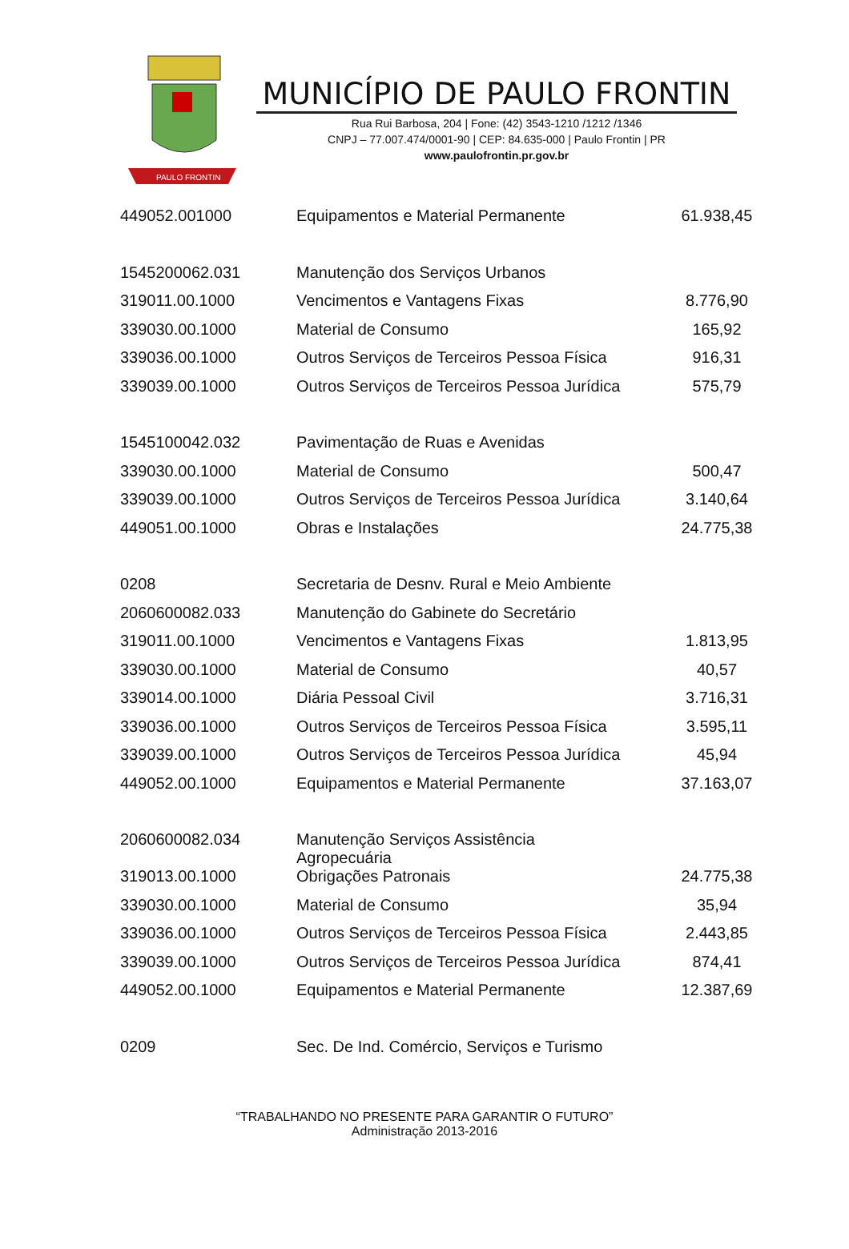PAULO FRONTIN
MUNICÍPIO DE PAULO FRONTIN
Rua Rui Barbosa, 204 | Fone: (42) 3543-1210 /1212 /1346
CNPJ – 77.007.474/0001-90 | CEP: 84.635-000 | Paulo Frontin | PR
www.paulofrontin.pr.gov.br
| 449052.001000 | Equipamentos e Material Permanente | 61.938,45 |
| 1545200062.031 | Manutenção dos Serviços Urbanos | |
| 319011.00.1000 | Vencimentos e Vantagens Fixas | 8.776,90 |
| 339030.00.1000 | Material de Consumo | 165,92 |
| 339036.00.1000 | Outros Serviços de Terceiros Pessoa Física | 916,31 |
| 339039.00.1000 | Outros Serviços de Terceiros Pessoa Jurídica | 575,79 |
| 1545100042.032 | Pavimentação de Ruas e Avenidas | |
| 339030.00.1000 | Material de Consumo | 500,47 |
| 339039.00.1000 | Outros Serviços de Terceiros Pessoa Jurídica | 3.140,64 |
| 449051.00.1000 | Obras e Instalações | 24.775,38 |
| 0208 | Secretaria de Desnv. Rural e Meio Ambiente | |
| 2060600082.033 | Manutenção do Gabinete do Secretário | |
| 319011.00.1000 | Vencimentos e Vantagens Fixas | 1.813,95 |
| 339030.00.1000 | Material de Consumo | 40,57 |
| 339014.00.1000 | Diária Pessoal Civil | 3.716,31 |
| 339036.00.1000 | Outros Serviços de Terceiros Pessoa Física | 3.595,11 |
| 339039.00.1000 | Outros Serviços de Terceiros Pessoa Jurídica | 45,94 |
| 449052.00.1000 | Equipamentos e Material Permanente | 37.163,07 |
| 2060600082.034 | Manutenção Serviços Assistência Agropecuária | |
| 319013.00.1000 | Obrigações Patronais | 24.775,38 |
| 339030.00.1000 | Material de Consumo | 35,94 |
| 339036.00.1000 | Outros Serviços de Terceiros Pessoa Física | 2.443,85 |
| 339039.00.1000 | Outros Serviços de Terceiros Pessoa Jurídica | 874,41 |
| 449052.00.1000 | Equipamentos e Material Permanente | 12.387,69 |
| 0209 | Sec. De Ind. Comércio, Serviços e Turismo | |
“TRABALHANDO NO PRESENTE PARA GARANTIR O FUTURO”
Administração 2013-2016